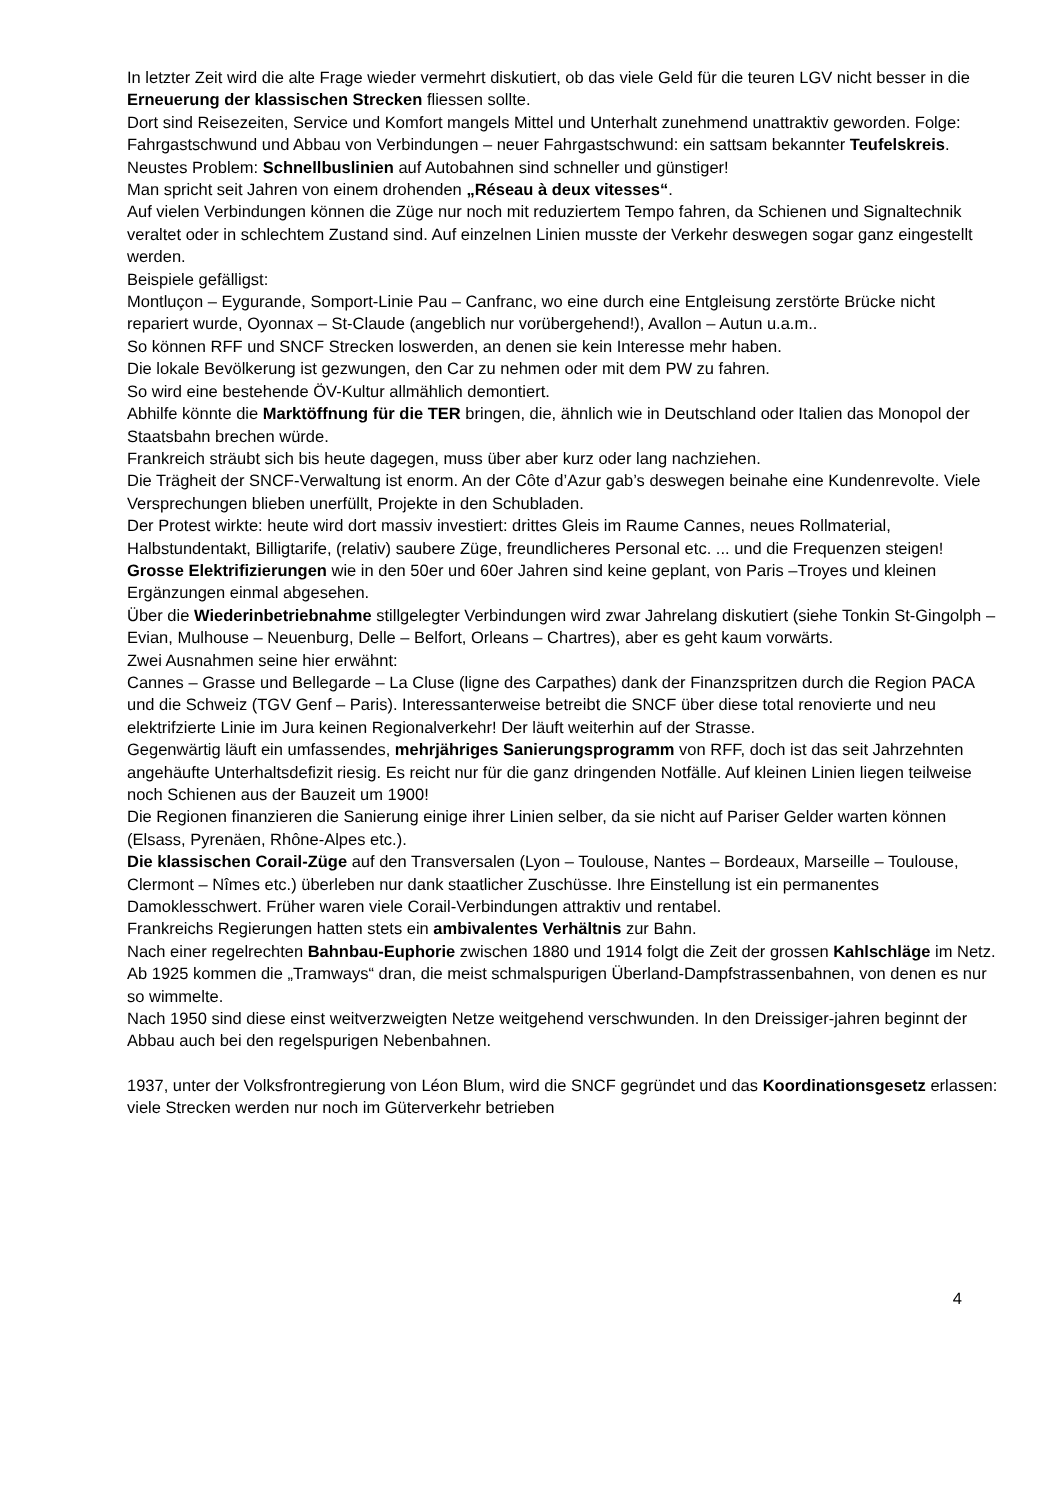In letzter Zeit wird die alte Frage wieder vermehrt diskutiert, ob das viele Geld für die teuren LGV nicht besser in die Erneuerung der klassischen Strecken fliessen sollte.
Dort sind Reisezeiten, Service und Komfort mangels Mittel und Unterhalt zunehmend unattraktiv geworden. Folge: Fahrgastschwund und Abbau von Verbindungen – neuer Fahrgastschwund: ein sattsam bekannter Teufelskreis. Neustes Problem: Schnellbuslinien auf Autobahnen sind schneller und günstiger!
Man spricht seit Jahren von einem drohenden „Réseau à deux vitesses“.
Auf vielen Verbindungen können die Züge nur noch mit reduziertem Tempo fahren, da Schienen und Signaltechnik veraltet oder in schlechtem Zustand sind. Auf einzelnen Linien musste der Verkehr deswegen sogar ganz eingestellt werden.
Beispiele gefälligst:
Montluçon – Eygurande, Somport-Linie Pau – Canfranc, wo eine durch eine Entgleisung zerstörte Brücke nicht repariert wurde, Oyonnax – St-Claude (angeblich nur vorübergehend!), Avallon – Autun u.a.m..
So können RFF und SNCF Strecken loswerden, an denen sie kein Interesse mehr haben.
Die lokale Bevölkerung ist gezwungen, den Car zu nehmen oder mit dem PW zu fahren.
So wird eine bestehende ÖV-Kultur allmählich demontiert.
Abhilfe könnte die Marktöffnung für die TER bringen, die, ähnlich wie in Deutschland oder Italien das Monopol der Staatsbahn brechen würde.
Frankreich sträubt sich bis heute dagegen, muss über aber kurz oder lang nachziehen.
Die Trägheit der SNCF-Verwaltung ist enorm. An der Côte d’Azur gab’s deswegen beinahe eine Kundenrevolte. Viele Versprechungen blieben unerfüllt, Projekte in den Schubladen.
Der Protest wirkte: heute wird dort massiv investiert: drittes Gleis im Raume Cannes, neues Rollmaterial, Halbstundentakt, Billigtarife, (relativ) saubere Züge, freundlicheres Personal etc. ... und die Frequenzen steigen!
Grosse Elektrifizierungen wie in den 50er und 60er Jahren sind keine geplant, von Paris –Troyes und kleinen Ergänzungen einmal abgesehen.
Über die Wiederinbetriebnahme stillgelegter Verbindungen wird zwar Jahrelang diskutiert (siehe Tonkin St-Gingolph – Evian, Mulhouse – Neuenburg, Delle – Belfort, Orleans – Chartres), aber es geht kaum vorwärts.
Zwei Ausnahmen seine hier erwähnt:
Cannes – Grasse und Bellegarde – La Cluse (ligne des Carpathes) dank der Finanzspritzen durch die Region PACA und die Schweiz (TGV Genf – Paris). Interessanterweise betreibt die SNCF über diese total renovierte und neu elektrifzierte Linie im Jura keinen Regionalverkehr! Der läuft weiterhin auf der Strasse.
Gegenwärtig läuft ein umfassendes, mehrjähriges Sanierungsprogramm von RFF, doch ist das seit Jahrzehnten angehäufte Unterhaltsdefizit riesig. Es reicht nur für die ganz dringenden Notfälle. Auf kleinen Linien liegen teilweise noch Schienen aus der Bauzeit um 1900!
Die Regionen finanzieren die Sanierung einige ihrer Linien selber, da sie nicht auf Pariser Gelder warten können (Elsass, Pyrenäen, Rhône-Alpes etc.).
Die klassischen Corail-Züge auf den Transversalen (Lyon – Toulouse, Nantes – Bordeaux, Marseille – Toulouse, Clermont – Nîmes etc.) überleben nur dank staatlicher Zuschüsse. Ihre Einstellung ist ein permanentes Damoklesschwert. Früher waren viele Corail-Verbindungen attraktiv und rentabel.
Frankreichs Regierungen hatten stets ein ambivalentes Verhältnis zur Bahn.
Nach einer regelrechten Bahnbau-Euphorie zwischen 1880 und 1914 folgt die Zeit der grossen Kahlschläge im Netz. Ab 1925 kommen die „Tramways“ dran, die meist schmalspurigen Überland-Dampfstrassenbahnen, von denen es nur so wimmelte.
Nach 1950 sind diese einst weitverzweigten Netze weitgehend verschwunden. In den Dreissiger-jahren beginnt der Abbau auch bei den regelspurigen Nebenbahnen.
1937, unter der Volksfrontregierung von Léon Blum, wird die SNCF gegründet und das Koordinationsgesetz erlassen: viele Strecken werden nur noch im Güterverkehr betrieben
4